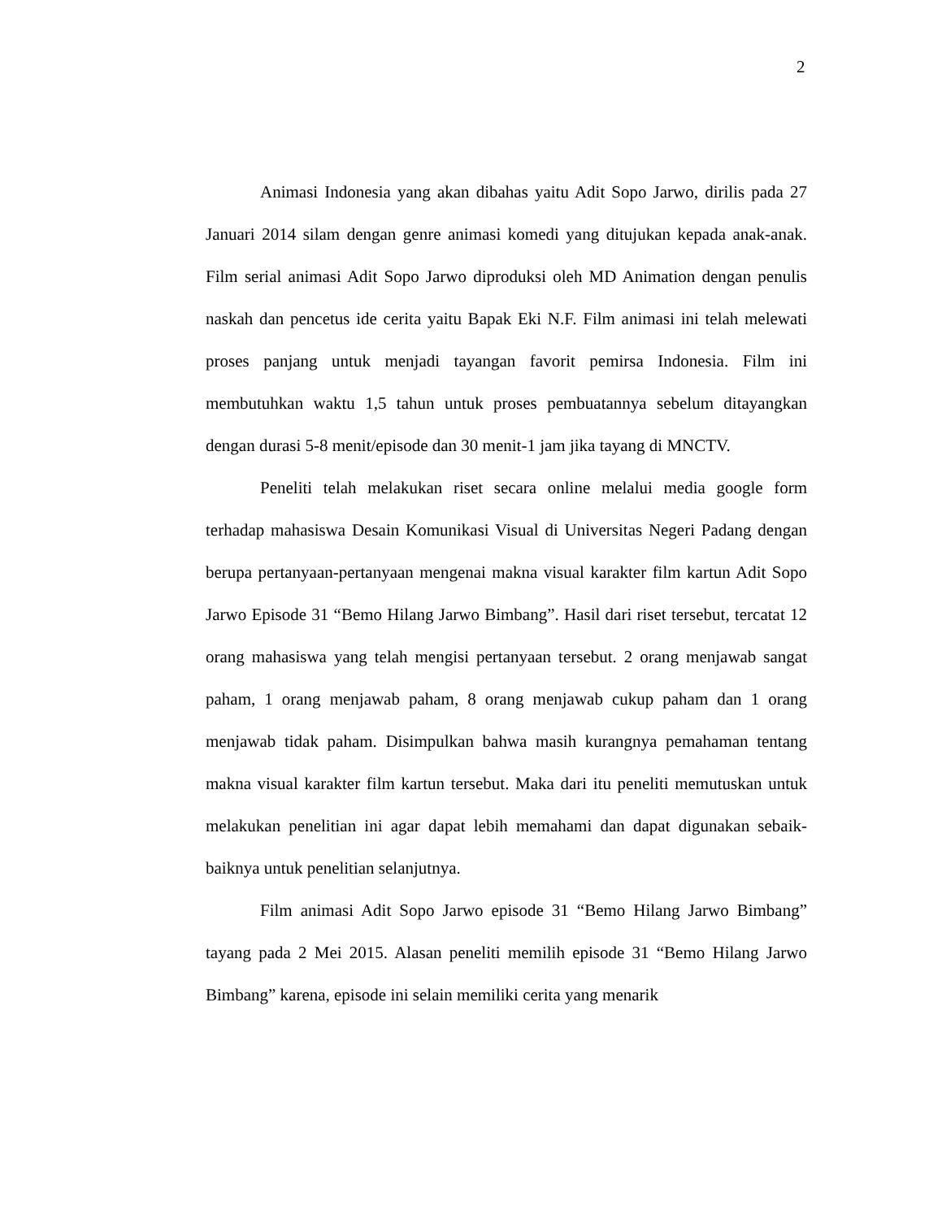2
Animasi Indonesia yang akan dibahas yaitu Adit Sopo Jarwo, dirilis pada 27 Januari 2014 silam dengan genre animasi komedi yang ditujukan kepada anak-anak. Film serial animasi Adit Sopo Jarwo diproduksi oleh MD Animation dengan penulis naskah dan pencetus ide cerita yaitu Bapak Eki N.F. Film animasi ini telah melewati proses panjang untuk menjadi tayangan favorit pemirsa Indonesia. Film ini membutuhkan waktu 1,5 tahun untuk proses pembuatannya sebelum ditayangkan dengan durasi 5-8 menit/episode dan 30 menit-1 jam jika tayang di MNCTV.
Peneliti telah melakukan riset secara online melalui media google form terhadap mahasiswa Desain Komunikasi Visual di Universitas Negeri Padang dengan berupa pertanyaan-pertanyaan mengenai makna visual karakter film kartun Adit Sopo Jarwo Episode 31 “Bemo Hilang Jarwo Bimbang”. Hasil dari riset tersebut, tercatat 12 orang mahasiswa yang telah mengisi pertanyaan tersebut. 2 orang menjawab sangat paham, 1 orang menjawab paham, 8 orang menjawab cukup paham dan 1 orang menjawab tidak paham. Disimpulkan bahwa masih kurangnya pemahaman tentang makna visual karakter film kartun tersebut. Maka dari itu peneliti memutuskan untuk melakukan penelitian ini agar dapat lebih memahami dan dapat digunakan sebaik-baiknya untuk penelitian selanjutnya.
Film animasi Adit Sopo Jarwo episode 31 “Bemo Hilang Jarwo Bimbang” tayang pada 2 Mei 2015. Alasan peneliti memilih episode 31 “Bemo Hilang Jarwo Bimbang” karena, episode ini selain memiliki cerita yang menarik